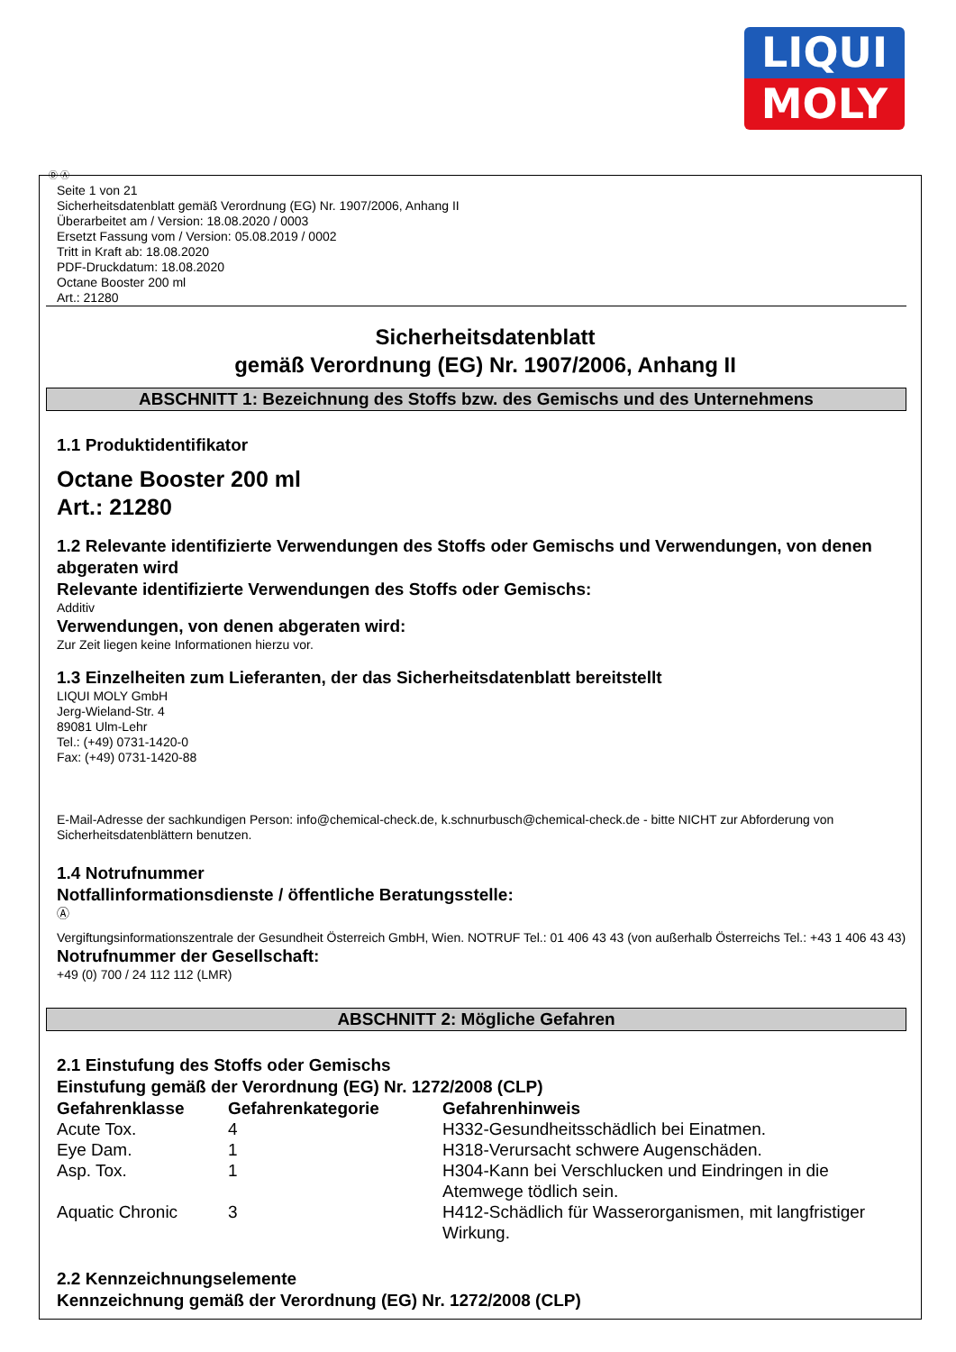LIQUI
MOLY
Ⓓ Ⓐ
Seite 1 von 21
Sicherheitsdatenblatt gemäß Verordnung (EG) Nr. 1907/2006, Anhang II
Überarbeitet am / Version: 18.08.2020 / 0003
Ersetzt Fassung vom / Version: 05.08.2019 / 0002
Tritt in Kraft ab: 18.08.2020
PDF-Druckdatum: 18.08.2020
Octane Booster 200 ml
Art.: 21280
Sicherheitsdatenblatt
gemäß Verordnung (EG) Nr. 1907/2006, Anhang II
ABSCHNITT 1: Bezeichnung des Stoffs bzw. des Gemischs und des Unternehmens
1.1 Produktidentifikator
Octane Booster 200 ml
Art.: 21280
1.2 Relevante identifizierte Verwendungen des Stoffs oder Gemischs und Verwendungen, von denen abgeraten wird
Relevante identifizierte Verwendungen des Stoffs oder Gemischs:
Additiv
Verwendungen, von denen abgeraten wird:
Zur Zeit liegen keine Informationen hierzu vor.
1.3 Einzelheiten zum Lieferanten, der das Sicherheitsdatenblatt bereitstellt
LIQUI MOLY GmbH
Jerg-Wieland-Str. 4
89081 Ulm-Lehr
Tel.: (+49) 0731-1420-0
Fax: (+49) 0731-1420-88
E-Mail-Adresse der sachkundigen Person: info@chemical-check.de, k.schnurbusch@chemical-check.de - bitte NICHT zur Abforderung von Sicherheitsdatenblättern benutzen.
1.4 Notrufnummer
Notfallinformationsdienste / öffentliche Beratungsstelle:
Ⓐ
Vergiftungsinformationszentrale der Gesundheit Österreich GmbH, Wien. NOTRUF Tel.: 01 406 43 43 (von außerhalb Österreichs Tel.: +43 1 406 43 43)
Notrufnummer der Gesellschaft:
+49 (0) 700 / 24 112 112 (LMR)
ABSCHNITT 2: Mögliche Gefahren
2.1 Einstufung des Stoffs oder Gemischs
Einstufung gemäß der Verordnung (EG) Nr. 1272/2008 (CLP)
| Gefahrenklasse | Gefahrenkategorie | Gefahrenhinweis |
| --- | --- | --- |
| Acute Tox. | 4 | H332-Gesundheitsschädlich bei Einatmen. |
| Eye Dam. | 1 | H318-Verursacht schwere Augenschäden. |
| Asp. Tox. | 1 | H304-Kann bei Verschlucken und Eindringen in die Atemwege tödlich sein. |
| Aquatic Chronic | 3 | H412-Schädlich für Wasserorganismen, mit langfristiger Wirkung. |
2.2 Kennzeichnungselemente
Kennzeichnung gemäß der Verordnung (EG) Nr. 1272/2008 (CLP)